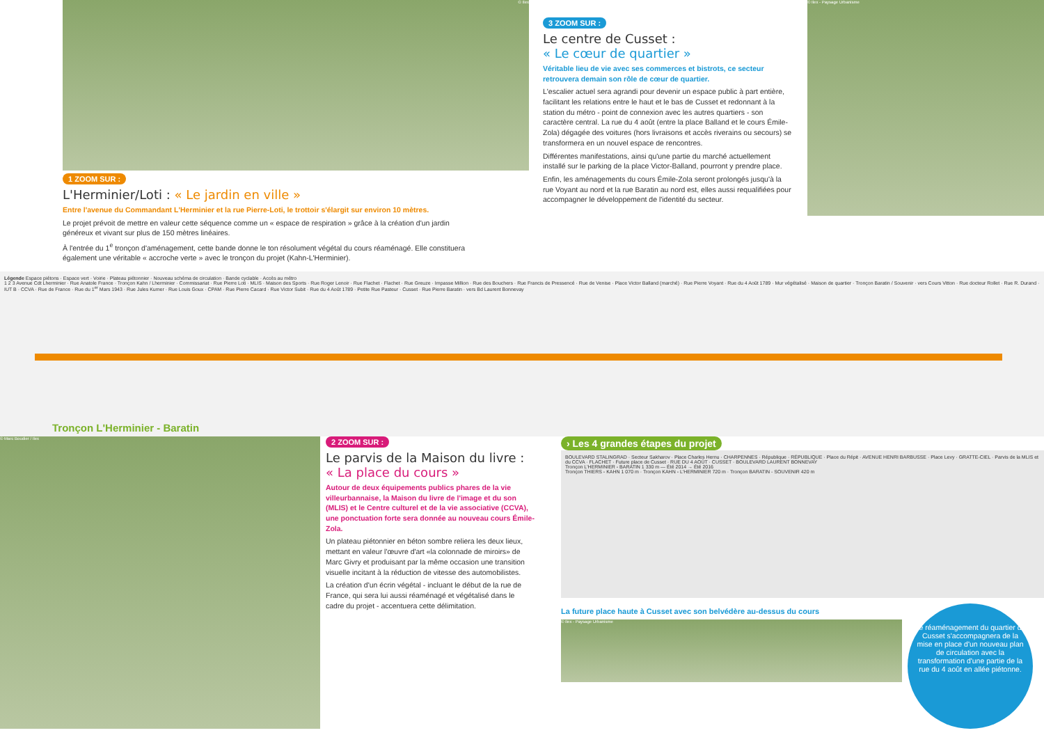© Ilex
1 ZOOM SUR :
L'Herminier/Loti : « Le jardin en ville »
Entre l'avenue du Commandant L'Herminier et la rue Pierre-Loti, le trottoir s'élargit sur environ 10 mètres.
Le projet prévoit de mettre en valeur cette séquence comme un « espace de respiration » grâce à la création d'un jardin généreux et vivant sur plus de 150 mètres linéaires.
À l'entrée du 1<sup>e</sup> tronçon d'aménagement, cette bande donne le ton résolument végétal du cours réaménagé. Elle constituera également une véritable « accroche verte » avec le tronçon du projet (Kahn-L'Herminier).
3 ZOOM SUR :
Le centre de Cusset :
« Le cœur de quartier »
Véritable lieu de vie avec ses commerces et bistrots, ce secteur retrouvera demain son rôle de cœur de quartier.
L'escalier actuel sera agrandi pour devenir un espace public à part entière, facilitant les relations entre le haut et le bas de Cusset et redonnant à la station du métro - point de connexion avec les autres quartiers - son caractère central. La rue du 4 août (entre la place Balland et le cours Émile-Zola) dégagée des voitures (hors livraisons et accès riverains ou secours) se transformera en un nouvel espace de rencontres.
Différentes manifestations, ainsi qu'une partie du marché actuellement installé sur le parking de la place Victor-Balland, pourront y prendre place.
Enfin, les aménagements du cours Émile-Zola seront prolongés jusqu'à la rue Voyant au nord et la rue Baratin au nord est, elles aussi requalifiées pour accompagner le développement de l'identité du secteur.
© Ilex - Paysage Urbanisme
Légende Espace piétons · Espace vert · Voirie · Plateau piétonnier · Nouveau schéma de circulation · Bande cyclable · Accès au métro
1 2 3 Avenue Cdt Lherminier · Rue Anatole France · Tronçon Kahn / Lherminier · Commissariat · Rue Pierre Loti · MLIS · Maison des Sports · Rue Roger Lenoir · Rue Flachet · Flachet · Rue Greuze · Impasse Million · Rue des Bouchers · Rue Francis de Pressencé · Rue de Venise · Place Victor Balland (marché) · Rue Pierre Voyant · Rue du 4 Août 1789 · Mur végétalisé · Maison de quartier · Tronçon Baratin / Souvenir · vers Cours Vitton · Rue docteur Rollet · Rue R. Durand · IUT B · CCVA · Rue de France · Rue du 1<sup>er</sup> Mars 1943 · Rue Jules Kumer · Rue Louis Goux · CPAM · Rue Pierre Cacard · Rue Victor Subit · Rue du 4 Août 1789 · Petite Rue Pasteur · Cusset · Rue Pierre Baratin · vers Bd Laurent Bonnevay
Tronçon L'Herminier - Baratin
© Marc Boudier / Ilex
2 ZOOM SUR :
Le parvis de la Maison du livre :
« La place du cours »
Autour de deux équipements publics phares de la vie villeurbannaise, la Maison du livre de l'image et du son (MLIS) et le Centre culturel et de la vie associative (CCVA), une ponctuation forte sera donnée au nouveau cours Émile-Zola.
Un plateau piétonnier en béton sombre reliera les deux lieux, mettant en valeur l'œuvre d'art «la colonnade de miroirs» de Marc Givry et produisant par la même occasion une transition visuelle incitant à la réduction de vitesse des automobilistes.
La création d'un écrin végétal - incluant le début de la rue de France, qui sera lui aussi réaménagé et végétalisé dans le cadre du projet - accentuera cette délimitation.
› Les 4 grandes étapes du projet
BOULEVARD STALINGRAD · Secteur Sakharov · Place Charles Hernu · CHARPENNES · République · RÉPUBLIQUE · Place du Répit · AVENUE HENRI BARBUSSE · Place Levy · GRATTE-CIEL · Parvis de la MLIS et du CCVA · FLACHET · Future place de Cusset · RUE DU 4 AOÛT · CUSSET · BOULEVARD LAURENT BONNEVAY
Tronçon L'HERMINIER - BARATIN 1 330 m — Été 2014 → Été 2016
Tronçon THIERS - KAHN 1 070 m · Tronçon KAHN - L'HERMINIER 720 m · Tronçon BARATIN - SOUVENIR 420 m
La future place haute à Cusset avec son belvédère au-dessus du cours
© Ilex - Paysage Urbanisme
Le réaménagement du quartier de Cusset s'accompagnera de la mise en place d'un nouveau plan de circulation avec la transformation d'une partie de la rue du 4 août en allée piétonne.